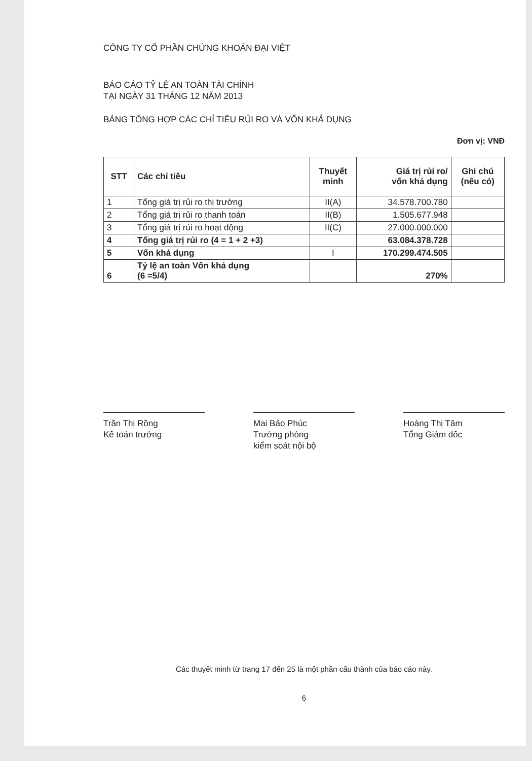CÔNG TY CỔ PHẦN CHỨNG KHOÁN ĐẠI VIỆT
BÁO CÁO TỶ LỆ AN TOÀN TÀI CHÍNH
TẠI NGÀY 31 THÁNG 12 NĂM 2013
BẢNG TỔNG HỢP CÁC CHỈ TIÊU RỦI RO VÀ VỐN KHẢ DỤNG
Đơn vị: VNĐ
| STT | Các chỉ tiêu | Thuyết minh | Giá trị rủi ro/ vốn khả dụng | Ghi chú (nếu có) |
| --- | --- | --- | --- | --- |
| 1 | Tổng giá trị rủi ro thị trường | II(A) | 34.578.700.780 | |
| 2 | Tổng giá trị rủi ro thanh toán | II(B) | 1.505.677.948 | |
| 3 | Tổng giá trị rủi ro hoạt động | II(C) | 27.000.000.000 | |
| 4 | Tổng giá trị rủi ro (4 = 1 + 2 +3) | | 63.084.378.728 | |
| 5 | Vốn khả dụng | I | 170.299.474.505 | |
| 6 | Tỷ lệ an toàn Vốn khả dụng (6 =5/4) | | 270% | |
Trần Thị Rồng
Kế toán trưởng
Mai Bảo Phúc
Trưởng phòng
kiểm soát nội bộ
Hoàng Thị Tâm
Tổng Giám đốc
Các thuyết minh từ trang 17 đến 25 là một phần cấu thành của báo cáo này.
6